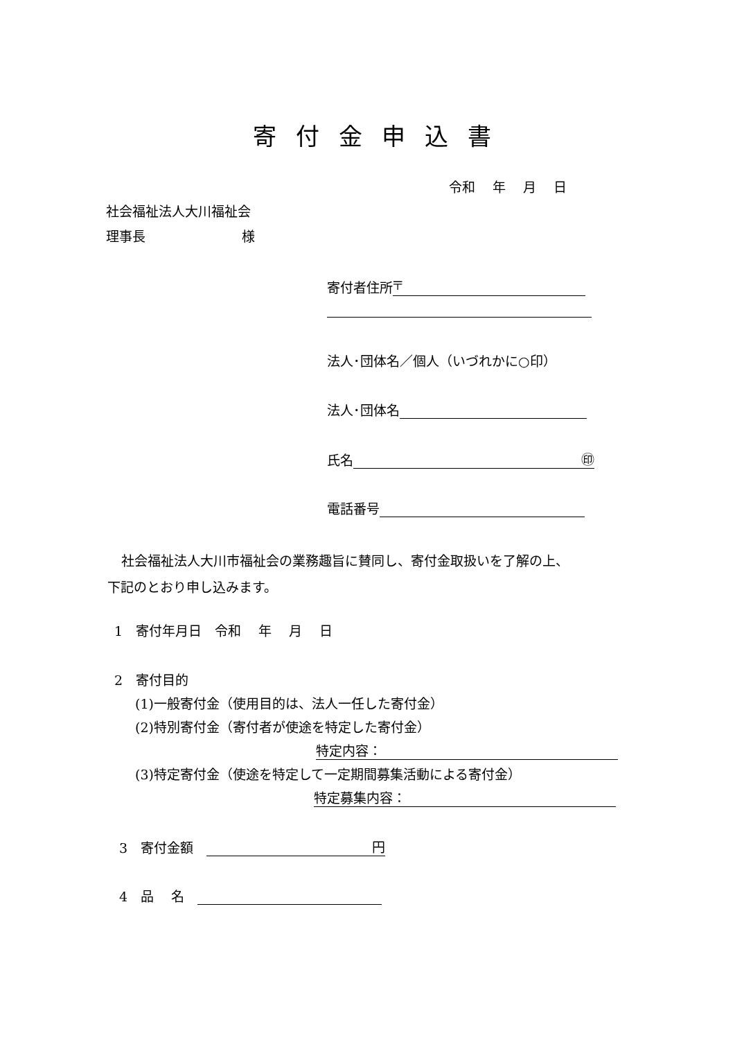寄付金申込書
令和　 年　 月　 日
社会福祉法人大川福祉会
理事長　　　　　　　 様
寄付者住所 〒
法人･団体名／個人（いづれかに○印）
法人･団体名
氏名 ㊞
電話番号
社会福祉法人大川市福祉会の業務趣旨に賛同し、寄付金取扱いを了解の上、
下記のとおり申し込みます。
1　寄付年月日　令和　 年　 月　 日
2　寄付目的
(1)一般寄付金（使用目的は、法人一任した寄付金）
(2)特別寄付金（寄付者が使途を特定した寄付金）
特定内容：
(3)特定寄付金（使途を特定して一定期間募集活動による寄付金）
特定募集内容：
3　寄付金額　円
4　品　 名